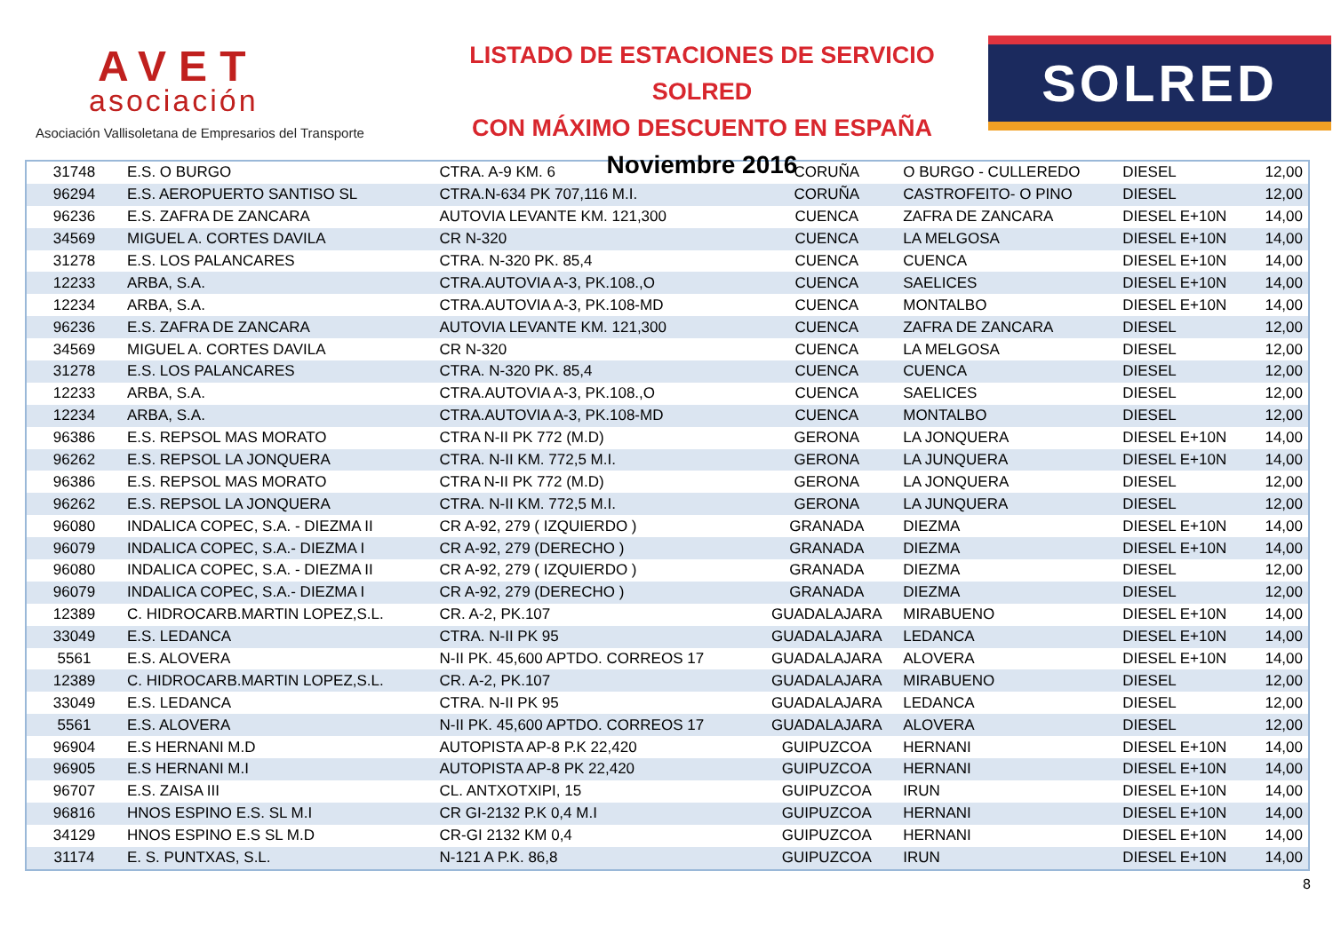AVET
asociación
Asociación Vallisoletana de Empresarios del Transporte
LISTADO DE ESTACIONES DE SERVICIO SOLRED
CON MÁXIMO DESCUENTO EN ESPAÑA
Noviembre 2016
SOLRED
| 31748 | E.S. O BURGO | CTRA. A-9 KM. 6 | CORUÑA | O BURGO - CULLEREDO | DIESEL | 12,00 |
| 96294 | E.S. AEROPUERTO SANTISO SL | CTRA.N-634 PK 707,116 M.I. | CORUÑA | CASTROFEITO- O PINO | DIESEL | 12,00 |
| 96236 | E.S. ZAFRA DE ZANCARA | AUTOVIA LEVANTE KM. 121,300 | CUENCA | ZAFRA DE ZANCARA | DIESEL E+10N | 14,00 |
| 34569 | MIGUEL A. CORTES DAVILA | CR N-320 | CUENCA | LA MELGOSA | DIESEL E+10N | 14,00 |
| 31278 | E.S. LOS PALANCARES | CTRA. N-320 PK. 85,4 | CUENCA | CUENCA | DIESEL E+10N | 14,00 |
| 12233 | ARBA, S.A. | CTRA.AUTOVIA A-3, PK.108.,O | CUENCA | SAELICES | DIESEL E+10N | 14,00 |
| 12234 | ARBA, S.A. | CTRA.AUTOVIA A-3, PK.108-MD | CUENCA | MONTALBO | DIESEL E+10N | 14,00 |
| 96236 | E.S. ZAFRA DE ZANCARA | AUTOVIA LEVANTE KM. 121,300 | CUENCA | ZAFRA DE ZANCARA | DIESEL | 12,00 |
| 34569 | MIGUEL A. CORTES DAVILA | CR N-320 | CUENCA | LA MELGOSA | DIESEL | 12,00 |
| 31278 | E.S. LOS PALANCARES | CTRA. N-320 PK. 85,4 | CUENCA | CUENCA | DIESEL | 12,00 |
| 12233 | ARBA, S.A. | CTRA.AUTOVIA A-3, PK.108.,O | CUENCA | SAELICES | DIESEL | 12,00 |
| 12234 | ARBA, S.A. | CTRA.AUTOVIA A-3, PK.108-MD | CUENCA | MONTALBO | DIESEL | 12,00 |
| 96386 | E.S. REPSOL MAS MORATO | CTRA N-II PK 772 (M.D) | GERONA | LA JONQUERA | DIESEL E+10N | 14,00 |
| 96262 | E.S. REPSOL LA JONQUERA | CTRA. N-II KM. 772,5 M.I. | GERONA | LA JUNQUERA | DIESEL E+10N | 14,00 |
| 96386 | E.S. REPSOL MAS MORATO | CTRA N-II PK 772 (M.D) | GERONA | LA JONQUERA | DIESEL | 12,00 |
| 96262 | E.S. REPSOL LA JONQUERA | CTRA. N-II KM. 772,5 M.I. | GERONA | LA JUNQUERA | DIESEL | 12,00 |
| 96080 | INDALICA COPEC, S.A. - DIEZMA II | CR A-92, 279 ( IZQUIERDO ) | GRANADA | DIEZMA | DIESEL E+10N | 14,00 |
| 96079 | INDALICA COPEC, S.A.- DIEZMA I | CR A-92, 279 (DERECHO ) | GRANADA | DIEZMA | DIESEL E+10N | 14,00 |
| 96080 | INDALICA COPEC, S.A. - DIEZMA II | CR A-92, 279 ( IZQUIERDO ) | GRANADA | DIEZMA | DIESEL | 12,00 |
| 96079 | INDALICA COPEC, S.A.- DIEZMA I | CR A-92, 279 (DERECHO ) | GRANADA | DIEZMA | DIESEL | 12,00 |
| 12389 | C. HIDROCARB.MARTIN LOPEZ,S.L. | CR. A-2, PK.107 | GUADALAJARA | MIRABUENO | DIESEL E+10N | 14,00 |
| 33049 | E.S. LEDANCA | CTRA. N-II PK 95 | GUADALAJARA | LEDANCA | DIESEL E+10N | 14,00 |
| 5561 | E.S. ALOVERA | N-II PK. 45,600 APTDO. CORREOS 17 | GUADALAJARA | ALOVERA | DIESEL E+10N | 14,00 |
| 12389 | C. HIDROCARB.MARTIN LOPEZ,S.L. | CR. A-2, PK.107 | GUADALAJARA | MIRABUENO | DIESEL | 12,00 |
| 33049 | E.S. LEDANCA | CTRA. N-II PK 95 | GUADALAJARA | LEDANCA | DIESEL | 12,00 |
| 5561 | E.S. ALOVERA | N-II PK. 45,600 APTDO. CORREOS 17 | GUADALAJARA | ALOVERA | DIESEL | 12,00 |
| 96904 | E.S HERNANI M.D | AUTOPISTA AP-8 P.K 22,420 | GUIPUZCOA | HERNANI | DIESEL E+10N | 14,00 |
| 96905 | E.S HERNANI M.I | AUTOPISTA AP-8 PK 22,420 | GUIPUZCOA | HERNANI | DIESEL E+10N | 14,00 |
| 96707 | E.S. ZAISA III | CL. ANTXOTXIPI, 15 | GUIPUZCOA | IRUN | DIESEL E+10N | 14,00 |
| 96816 | HNOS ESPINO E.S. SL M.I | CR GI-2132 P.K 0,4 M.I | GUIPUZCOA | HERNANI | DIESEL E+10N | 14,00 |
| 34129 | HNOS ESPINO E.S SL M.D | CR-GI 2132 KM 0,4 | GUIPUZCOA | HERNANI | DIESEL E+10N | 14,00 |
| 31174 | E. S. PUNTXAS, S.L. | N-121 A P.K. 86,8 | GUIPUZCOA | IRUN | DIESEL E+10N | 14,00 |
8